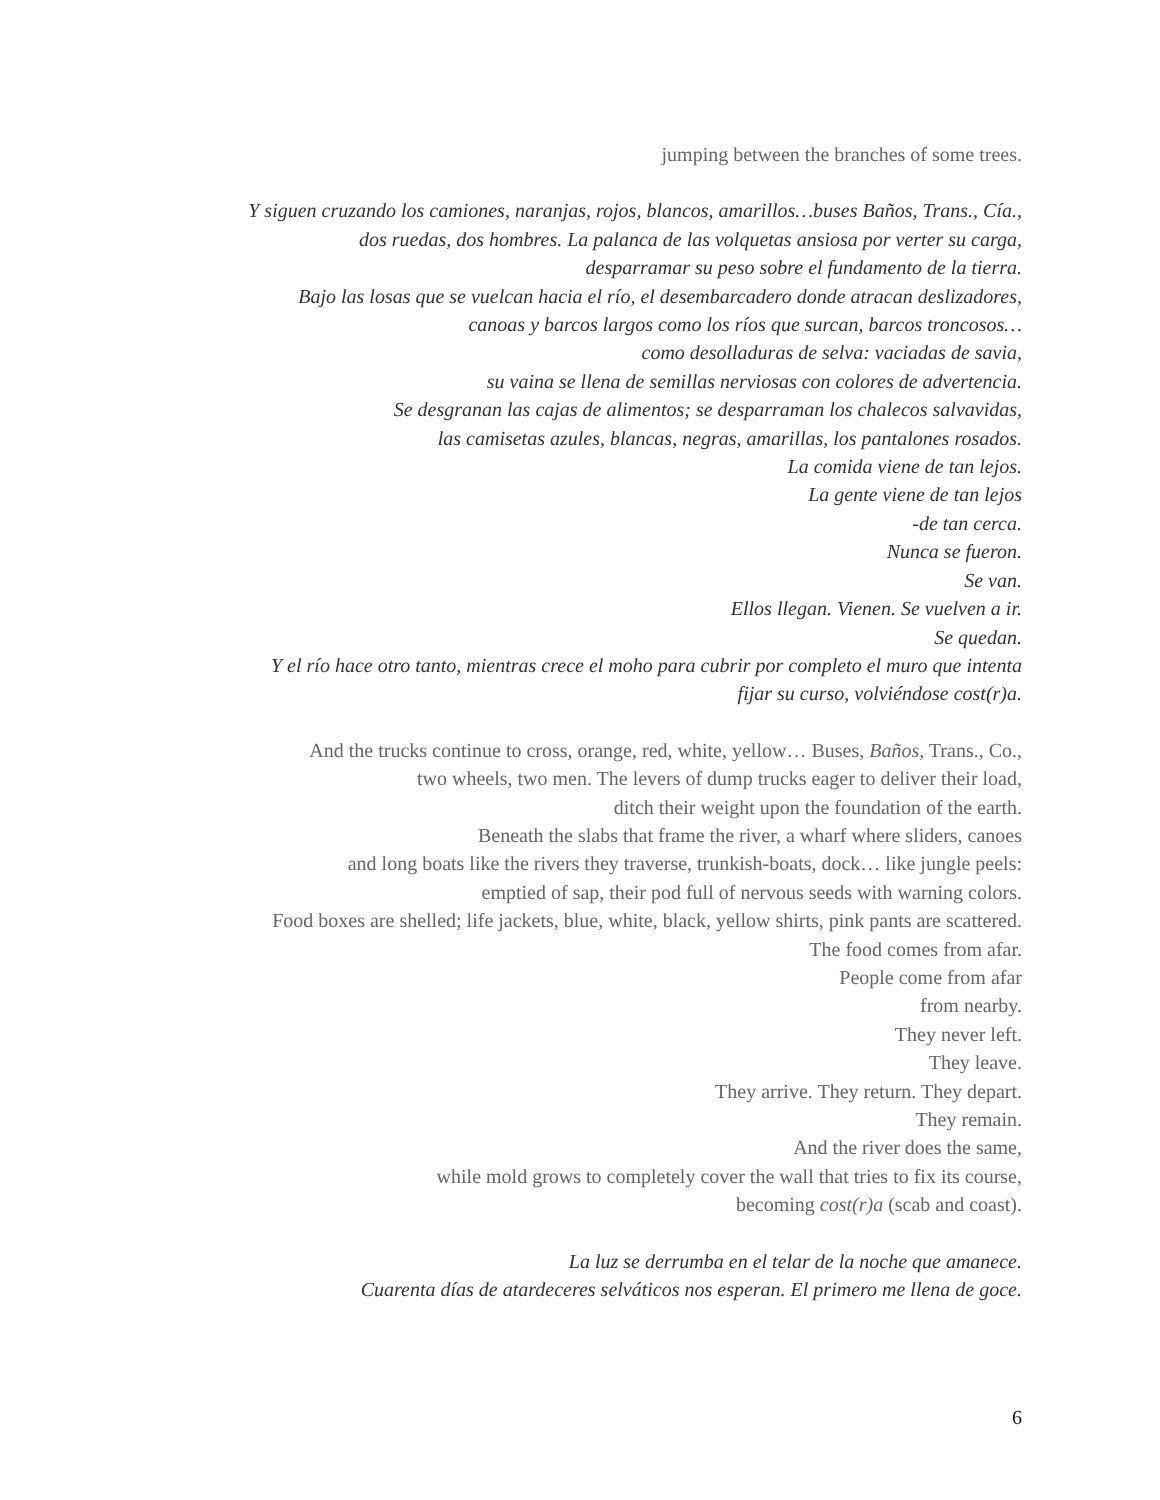jumping between the branches of some trees.
Y siguen cruzando los camiones, naranjas, rojos, blancos, amarillos…buses Baños, Trans., Cía.,
dos ruedas, dos hombres. La palanca de las volquetas ansiosa por verter su carga,
desparramar su peso sobre el fundamento de la tierra.
Bajo las losas que se vuelcan hacia el río, el desembarcadero donde atracan deslizadores,
canoas y barcos largos como los ríos que surcan, barcos troncosos…
como desolladuras de selva: vaciadas de savia,
su vaina se llena de semillas nerviosas con colores de advertencia.
Se desgranan las cajas de alimentos; se desparraman los chalecos salvavidas,
las camisetas azules, blancas, negras, amarillas, los pantalones rosados.
La comida viene de tan lejos.
La gente viene de tan lejos
-de tan cerca.
Nunca se fueron.
Se van.
Ellos llegan. Vienen. Se vuelven a ir.
Se quedan.
Y el río hace otro tanto, mientras crece el moho para cubrir por completo el muro que intenta
fijar su curso, volviéndose cost(r)a.
And the trucks continue to cross, orange, red, white, yellow… Buses, Baños, Trans., Co.,
two wheels, two men. The levers of dump trucks eager to deliver their load,
ditch their weight upon the foundation of the earth.
Beneath the slabs that frame the river, a wharf where sliders, canoes
and long boats like the rivers they traverse, trunkish-boats, dock… like jungle peels:
emptied of sap, their pod full of nervous seeds with warning colors.
Food boxes are shelled; life jackets, blue, white, black, yellow shirts, pink pants are scattered.
The food comes from afar.
People come from afar
from nearby.
They never left.
They leave.
They arrive. They return. They depart.
They remain.
And the river does the same,
while mold grows to completely cover the wall that tries to fix its course,
becoming cost(r)a (scab and coast).
La luz se derrumba en el telar de la noche que amanece.
Cuarenta días de atardeceres selváticos nos esperan. El primero me llena de goce.
6